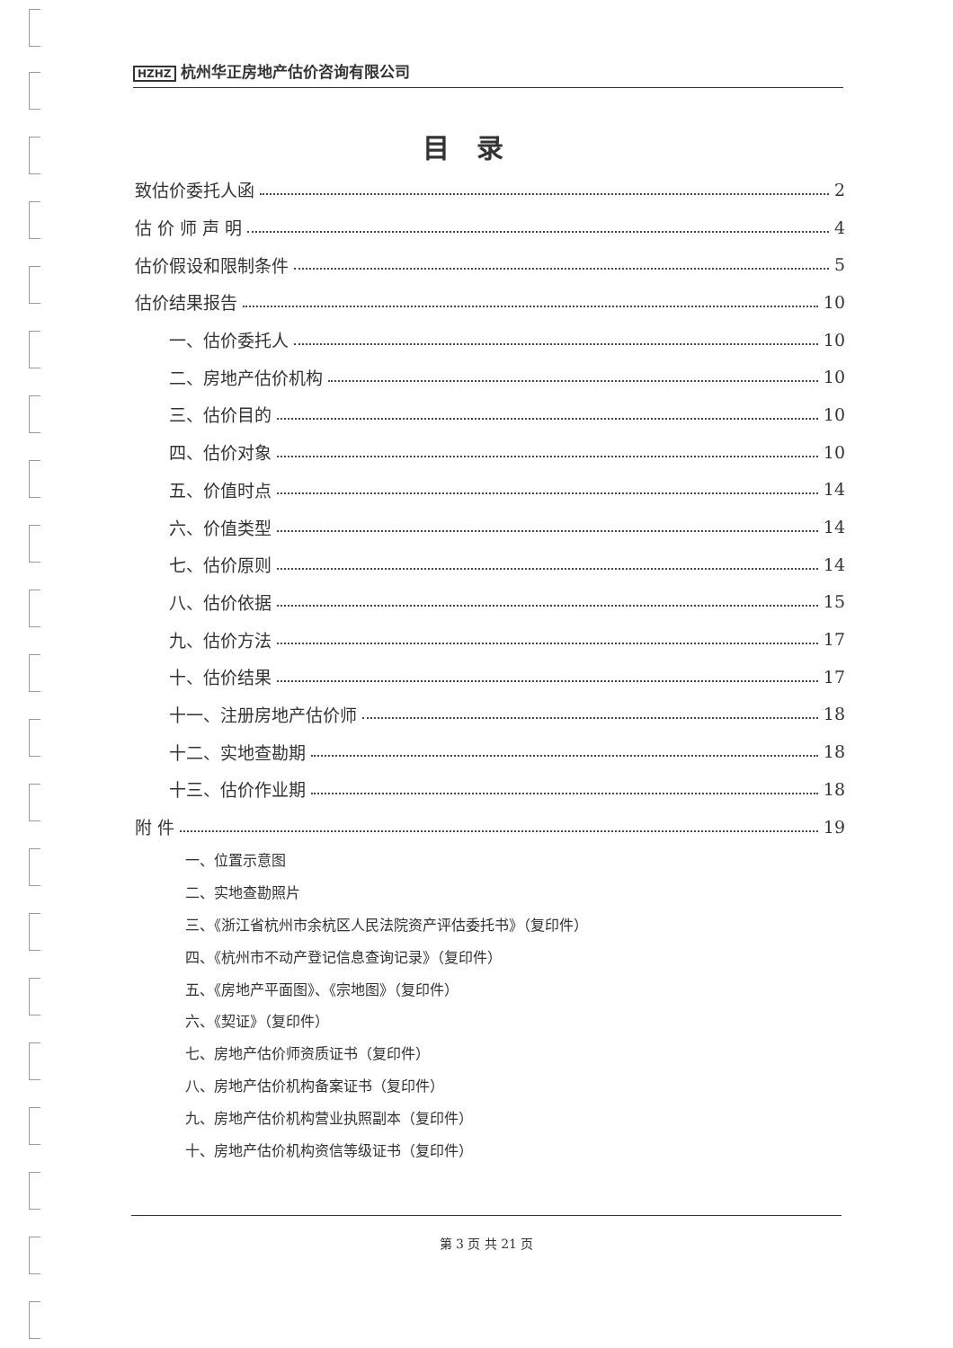HZHZ 杭州华正房地产估价咨询有限公司
目录
致估价委托人函 2
估 价 师 声 明 4
估价假设和限制条件 5
估价结果报告 10
一、估价委托人 10
二、房地产估价机构 10
三、估价目的 10
四、估价对象 10
五、价值时点 14
六、价值类型 14
七、估价原则 14
八、估价依据 15
九、估价方法 17
十、估价结果 17
十一、注册房地产估价师 18
十二、实地查勘期 18
十三、估价作业期 18
附 件 19
一、位置示意图
二、实地查勘照片
三、《浙江省杭州市余杭区人民法院资产评估委托书》（复印件）
四、《杭州市不动产登记信息查询记录》（复印件）
五、《房地产平面图》、《宗地图》（复印件）
六、《契证》（复印件）
七、房地产估价师资质证书（复印件）
八、房地产估价机构备案证书（复印件）
九、房地产估价机构营业执照副本（复印件）
十、房地产估价机构资信等级证书（复印件）
第 3 页 共 21 页